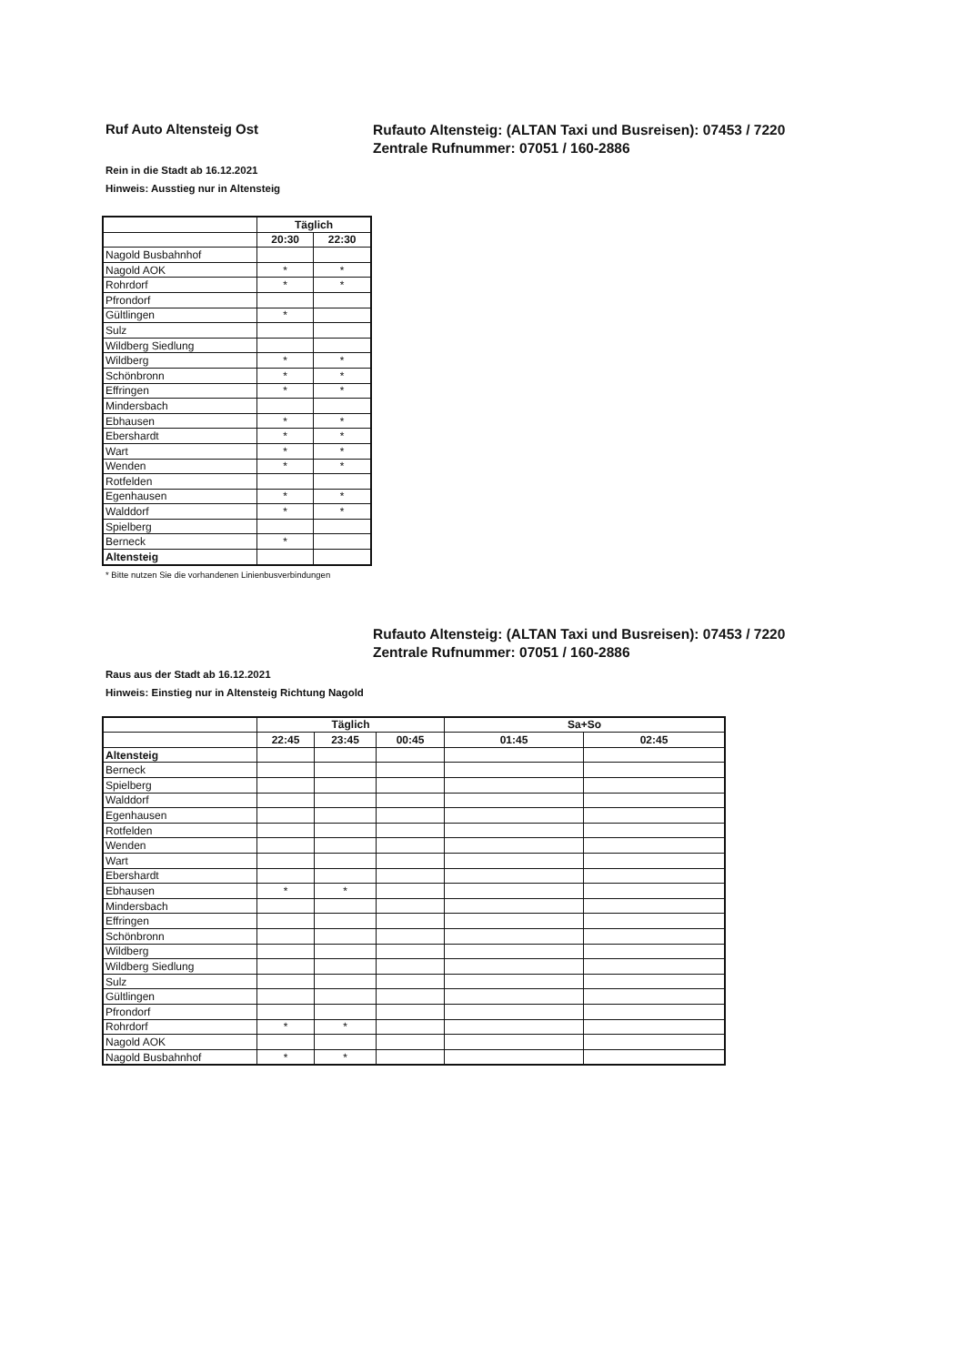Ruf Auto Altensteig Ost
Rufauto Altensteig: (ALTAN Taxi und Busreisen): 07453 / 7220
Zentrale Rufnummer: 07051 / 160-2886
Rein in die Stadt ab 16.12.2021
Hinweis: Ausstieg nur in Altensteig
| | Täglich | |
| --- | --- | --- |
| | 20:30 | 22:30 |
| Nagold Busbahnhof | | |
| Nagold AOK | * | * |
| Rohrdorf | * | * |
| Pfrondorf | | |
| Gültlingen | * | |
| Sulz | | |
| Wildberg Siedlung | | |
| Wildberg | * | * |
| Schönbronn | * | * |
| Effringen | * | * |
| Mindersbach | | |
| Ebhausen | * | * |
| Ebershardt | * | * |
| Wart | * | * |
| Wenden | * | * |
| Rotfelden | | |
| Egenhausen | * | * |
| Walddorf | * | * |
| Spielberg | | |
| Berneck | * | |
| Altensteig | | |
* Bitte nutzen Sie die vorhandenen Linienbusverbindungen
Rufauto Altensteig: (ALTAN Taxi und Busreisen): 07453 / 7220
Zentrale Rufnummer: 07051 / 160-2886
Raus aus der Stadt ab 16.12.2021
Hinweis: Einstieg nur in Altensteig Richtung Nagold
| | Täglich | | | Sa+So | |
| --- | --- | --- | --- | --- | --- |
| | 22:45 | 23:45 | 00:45 | 01:45 | 02:45 |
| Altensteig | | | | | |
| Berneck | | | | | |
| Spielberg | | | | | |
| Walddorf | | | | | |
| Egenhausen | | | | | |
| Rotfelden | | | | | |
| Wenden | | | | | |
| Wart | | | | | |
| Ebershardt | | | | | |
| Ebhausen | * | * | | | |
| Mindersbach | | | | | |
| Effringen | | | | | |
| Schönbronn | | | | | |
| Wildberg | | | | | |
| Wildberg Siedlung | | | | | |
| Sulz | | | | | |
| Gültlingen | | | | | |
| Pfrondorf | | | | | |
| Rohrdorf | * | * | | | |
| Nagold AOK | | | | | |
| Nagold Busbahnhof | * | * | | | |